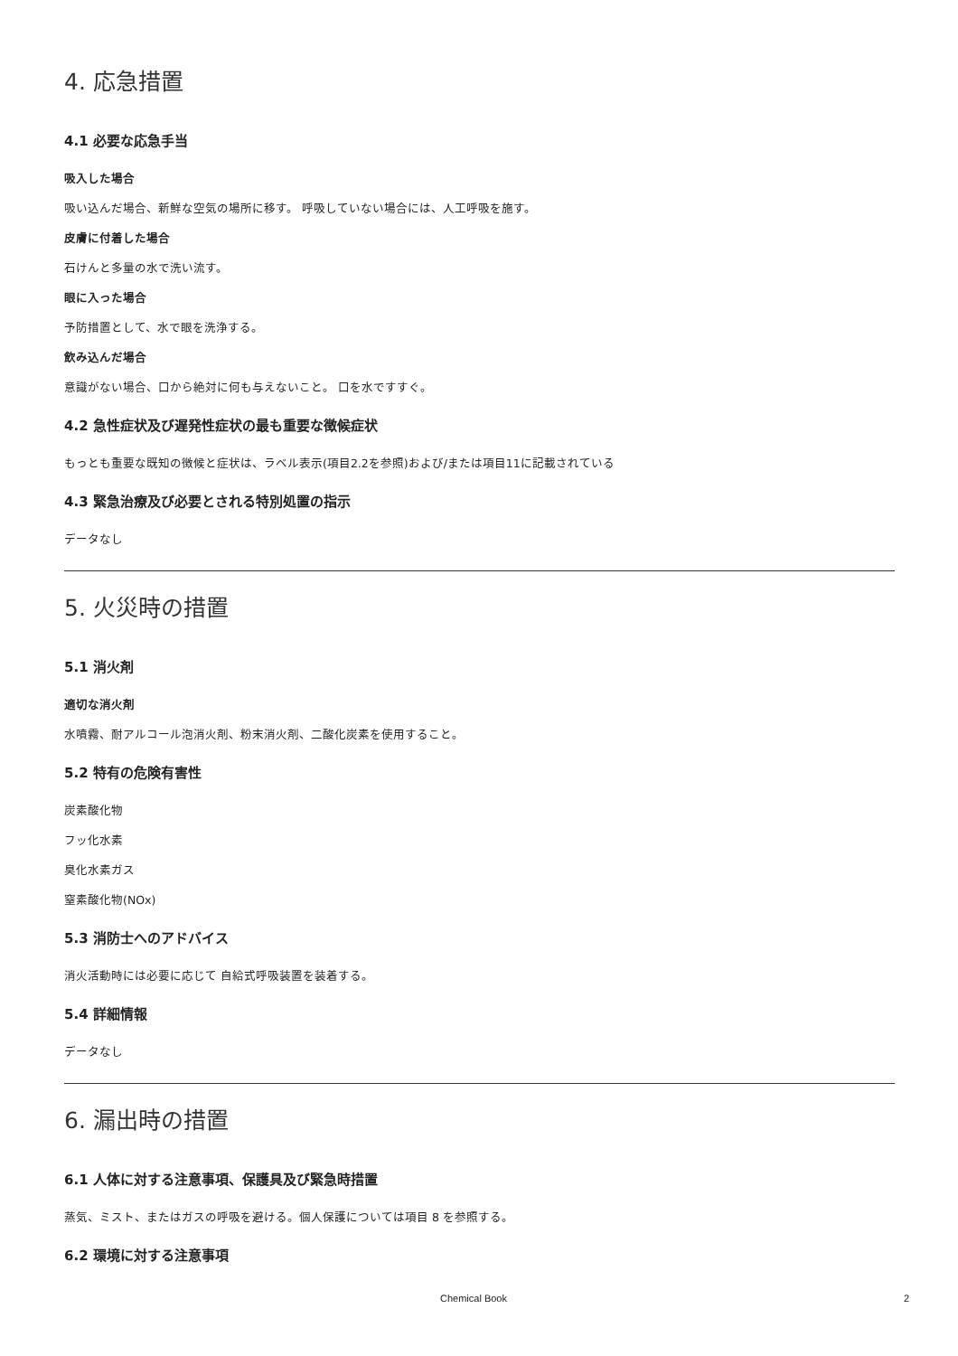4. 応急措置
4.1 必要な応急手当
吸入した場合
吸い込んだ場合、新鮮な空気の場所に移す。 呼吸していない場合には、人工呼吸を施す。
皮膚に付着した場合
石けんと多量の水で洗い流す。
眼に入った場合
予防措置として、水で眼を洗浄する。
飲み込んだ場合
意識がない場合、口から絶対に何も与えないこと。 口を水ですすぐ。
4.2 急性症状及び遅発性症状の最も重要な徴候症状
もっとも重要な既知の徴候と症状は、ラベル表示(項目2.2を参照)および/または項目11に記載されている
4.3 緊急治療及び必要とされる特別処置の指示
データなし
5. 火災時の措置
5.1 消火剤
適切な消火剤
水噴霧、耐アルコール泡消火剤、粉末消火剤、二酸化炭素を使用すること。
5.2 特有の危険有害性
炭素酸化物
フッ化水素
臭化水素ガス
窒素酸化物(NOx)
5.3 消防士へのアドバイス
消火活動時には必要に応じて 自給式呼吸装置を装着する。
5.4 詳細情報
データなし
6. 漏出時の措置
6.1 人体に対する注意事項、保護具及び緊急時措置
蒸気、ミスト、またはガスの呼吸を避ける。個人保護については項目 8 を参照する。
6.2 環境に対する注意事項
Chemical Book 2